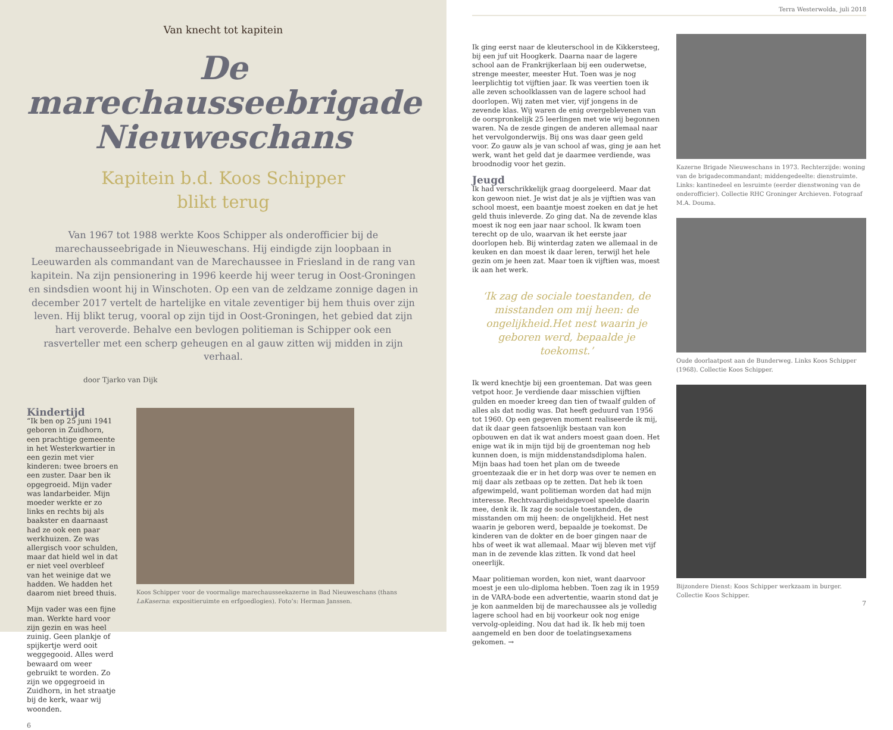Van knecht tot kapitein
De marechausseebrigade Nieuweschans
Kapitein b.d. Koos Schipper
blikt terug
Van 1967 tot 1988 werkte Koos Schipper als onderofficier bij de marechausseebrigade in Nieuweschans. Hij eindigde zijn loopbaan in Leeuwarden als commandant van de Marechaussee in Friesland in de rang van kapitein. Na zijn pensionering in 1996 keerde hij weer terug in Oost-Groningen en sindsdien woont hij in Winschoten. Op een van de zeldzame zonnige dagen in december 2017 vertelt de hartelijke en vitale zeventiger bij hem thuis over zijn leven. Hij blikt terug, vooral op zijn tijd in Oost-Groningen, het gebied dat zijn hart veroverde. Behalve een bevlogen politieman is Schipper ook een rasverteller met een scherp geheugen en al gauw zitten wij midden in zijn verhaal.
door Tjarko van Dijk
Kindertijd
“Ik ben op 25 juni 1941 geboren in Zuidhorn, een prachtige gemeente in het Westerkwartier in een gezin met vier kinderen: twee broers en een zuster. Daar ben ik opgegroeid. Mijn vader was landarbeider. Mijn moeder werkte er zo links en rechts bij als baakster en daarnaast had ze ook een paar werkhuizen. Ze was allergisch voor schulden, maar dat hield wel in dat er niet veel overbleef van het weinige dat we hadden. We hadden het daarom niet breed thuis.
Mijn vader was een fijne man. Werkte hard voor zijn gezin en was heel zuinig. Geen plankje of spijkertje werd ooit weggegooid. Alles werd bewaard om weer gebruikt te worden. Zo zijn we opgegroeid in Zuidhorn, in het straatje bij de kerk, waar wij woonden.
6
Koos Schipper voor de voormalige marechausseekazerne in Bad Nieuweschans (thans LaKaserna: expositieruimte en erfgoedlogies). Foto’s: Herman Janssen.
Terra Westerwolda, juli 2018
Ik ging eerst naar de kleuterschool in de Kikkersteeg, bij een juf uit Hoogkerk. Daarna naar de lagere school aan de Frankrijkerlaan bij een ouderwetse, strenge meester, meester Hut. Toen was je nog leerplichtig tot vijftien jaar. Ik was veertien toen ik alle zeven schoolklassen van de lagere school had doorlopen. Wij zaten met vier, vijf jongens in de zevende klas. Wij waren de enig overgeblevenen van de oorspronkelijk 25 leerlingen met wie wij begonnen waren. Na de zesde gingen de anderen allemaal naar het vervolgonderwijs. Bij ons was daar geen geld voor. Zo gauw als je van school af was, ging je aan het werk, want het geld dat je daarmee verdiende, was broodnodig voor het gezin.
Jeugd
Ik had verschrikkelijk graag doorgeleerd. Maar dat kon gewoon niet. Je wist dat je als je vijftien was van school moest, een baantje moest zoeken en dat je het geld thuis inleverde. Zo ging dat. Na de zevende klas moest ik nog een jaar naar school. Ik kwam toen terecht op de ulo, waarvan ik het eerste jaar doorlopen heb. Bij winterdag zaten we allemaal in de keuken en dan moest ik daar leren, terwijl het hele gezin om je heen zat. Maar toen ik vijftien was, moest ik aan het werk.
‘Ik zag de sociale toestanden, de misstanden om mij heen: de ongelijkheid.Het nest waarin je geboren werd, bepaalde je toekomst.’
Ik werd knechtje bij een groenteman. Dat was geen vetpot hoor. Je verdiende daar misschien vijftien gulden en moeder kreeg dan tien of twaalf gulden of alles als dat nodig was. Dat heeft geduurd van 1956 tot 1960. Op een gegeven moment realiseerde ik mij, dat ik daar geen fatsoenlijk bestaan van kon opbouwen en dat ik wat anders moest gaan doen. Het enige wat ik in mijn tijd bij de groenteman nog heb kunnen doen, is mijn middenstandsdiploma halen. Mijn baas had toen het plan om de tweede groentezaak die er in het dorp was over te nemen en mij daar als zetbaas op te zetten. Dat heb ik toen afgewimpeld, want politieman worden dat had mijn interesse. Rechtvaardigheidsgevoel speelde daarin mee, denk ik. Ik zag de sociale toestanden, de misstanden om mij heen: de ongelijkheid. Het nest waarin je geboren werd, bepaalde je toekomst. De kinderen van de dokter en de boer gingen naar de hbs of weet ik wat allemaal. Maar wij bleven met vijf man in de zevende klas zitten. Ik vond dat heel oneerlijk.
Maar politieman worden, kon niet, want daarvoor moest je een ulo-diploma hebben. Toen zag ik in 1959 in de VARA-bode een advertentie, waarin stond dat je je kon aanmelden bij de marechaussee als je volledig lagere school had en bij voorkeur ook nog enige vervolg-opleiding. Nou dat had ik. Ik heb mij toen aangemeld en ben door de toelatingsexamens gekomen. →
Kazerne Brigade Nieuweschans in 1973. Rechterzijde: woning van de brigadecommandant; middengedeelte: dienstruimte. Links: kantinedeel en lesruimte (eerder dienstwoning van de onderofficier). Collectie RHC Groninger Archieven. Fotograaf M.A. Douma.
Oude doorlaatpost aan de Bunderweg. Links Koos Schipper (1968). Collectie Koos Schipper.
Bijzondere Dienst: Koos Schipper werkzaam in burger. Collectie Koos Schipper.
7